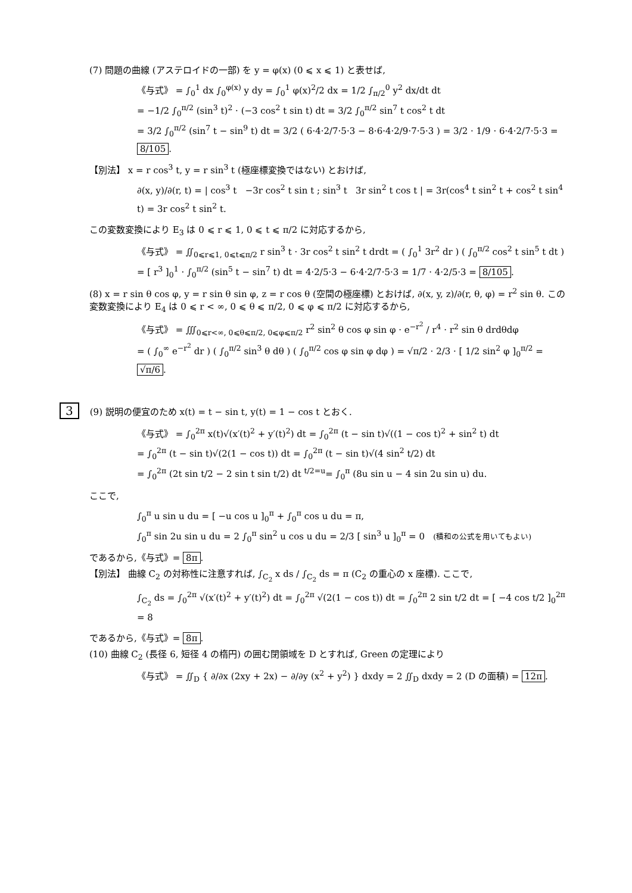(7) 問題の曲線 (アステロイドの一部) を y = φ(x) (0 ⩽ x ⩽ 1) と表せば,
《与式》 = ∫<sub>0</sub><sup>1</sup> dx ∫<sub>0</sub><sup>φ(x)</sup> y dy = ∫<sub>0</sub><sup>1</sup> φ(x)<sup>2</sup>/2 dx = 1/2 ∫<sub>π/2</sub><sup>0</sup> y<sup>2</sup> dx/dt dt
= −1/2 ∫<sub>0</sub><sup>π/2</sup> (sin<sup>3</sup> t)<sup>2</sup> · (−3 cos<sup>2</sup> t sin t) dt = 3/2 ∫<sub>0</sub><sup>π/2</sup> sin<sup>7</sup> t cos<sup>2</sup> t dt
= 3/2 ∫<sub>0</sub><sup>π/2</sup> (sin<sup>7</sup> t − sin<sup>9</sup> t) dt = 3/2 ( 6·4·2/7·5·3 − 8·6·4·2/9·7·5·3 ) = 3/2 · 1/9 · 6·4·2/7·5·3 = 8/105.
【別法】 x = r cos<sup>3</sup> t, y = r sin<sup>3</sup> t (極座標変換ではない) とおけば,
∂(x, y)/∂(r, t) = | cos<sup>3</sup> t −3r cos<sup>2</sup> t sin t ; sin<sup>3</sup> t 3r sin<sup>2</sup> t cos t | = 3r(cos<sup>4</sup> t sin<sup>2</sup> t + cos<sup>2</sup> t sin<sup>4</sup> t) = 3r cos<sup>2</sup> t sin<sup>2</sup> t.
この変数変換により E<sub>3</sub> は 0 ⩽ r ⩽ 1, 0 ⩽ t ⩽ π/2 に対応するから,
《与式》 = ∬<sub>0⩽r⩽1, 0⩽t⩽π/2</sub> r sin<sup>3</sup> t · 3r cos<sup>2</sup> t sin<sup>2</sup> t drdt = ( ∫<sub>0</sub><sup>1</sup> 3r<sup>2</sup> dr ) ( ∫<sub>0</sub><sup>π/2</sup> cos<sup>2</sup> t sin<sup>5</sup> t dt )
= [ r<sup>3</sup> ]<sub>0</sub><sup>1</sup> · ∫<sub>0</sub><sup>π/2</sup> (sin<sup>5</sup> t − sin<sup>7</sup> t) dt = 4·2/5·3 − 6·4·2/7·5·3 = 1/7 · 4·2/5·3 = 8/105.
(8) x = r sin θ cos φ, y = r sin θ sin φ, z = r cos θ (空間の極座標) とおけば, ∂(x, y, z)/∂(r, θ, φ) = r<sup>2</sup> sin θ. この変数変換により E<sub>4</sub> は 0 ⩽ r < ∞, 0 ⩽ θ ⩽ π/2, 0 ⩽ φ ⩽ π/2 に対応するから,
《与式》 = ∭<sub>0⩽r<∞, 0⩽θ⩽π/2, 0⩽φ⩽π/2</sub> r<sup>2</sup> sin<sup>2</sup> θ cos φ sin φ · e<sup>−r<sup>2</sup></sup> / r<sup>4</sup> · r<sup>2</sup> sin θ drdθdφ
= ( ∫<sub>0</sub><sup>∞</sup> e<sup>−r<sup>2</sup></sup> dr ) ( ∫<sub>0</sub><sup>π/2</sup> sin<sup>3</sup> θ dθ ) ( ∫<sub>0</sub><sup>π/2</sup> cos φ sin φ dφ ) = √π/2 · 2/3 · [ 1/2 sin<sup>2</sup> φ ]<sub>0</sub><sup>π/2</sup> = √π/6.
3 (9) 説明の便宜のため x(t) = t − sin t, y(t) = 1 − cos t とおく.
《与式》 = ∫<sub>0</sub><sup>2π</sup> x(t)√(x′(t)<sup>2</sup> + y′(t)<sup>2</sup>) dt = ∫<sub>0</sub><sup>2π</sup> (t − sin t)√((1 − cos t)<sup>2</sup> + sin<sup>2</sup> t) dt
= ∫<sub>0</sub><sup>2π</sup> (t − sin t)√(2(1 − cos t)) dt = ∫<sub>0</sub><sup>2π</sup> (t − sin t)√(4 sin<sup>2</sup> t/2) dt
= ∫<sub>0</sub><sup>2π</sup> (2t sin t/2 − 2 sin t sin t/2) dt <sup>t/2=u</sup>= ∫<sub>0</sub><sup>π</sup> (8u sin u − 4 sin 2u sin u) du.
ここで,
∫<sub>0</sub><sup>π</sup> u sin u du = [ −u cos u ]<sub>0</sub><sup>π</sup> + ∫<sub>0</sub><sup>π</sup> cos u du = π,
∫<sub>0</sub><sup>π</sup> sin 2u sin u du = 2 ∫<sub>0</sub><sup>π</sup> sin<sup>2</sup> u cos u du = 2/3 [ sin<sup>3</sup> u ]<sub>0</sub><sup>π</sup> = 0 (積和の公式を用いてもよい)
であるから,《与式》= 8π.
【別法】 曲線 C<sub>2</sub> の対称性に注意すれば, ∫<sub>C<sub>2</sub></sub> x ds / ∫<sub>C<sub>2</sub></sub> ds = π (C<sub>2</sub> の重心の x 座標). ここで,
∫<sub>C<sub>2</sub></sub> ds = ∫<sub>0</sub><sup>2π</sup> √(x′(t)<sup>2</sup> + y′(t)<sup>2</sup>) dt = ∫<sub>0</sub><sup>2π</sup> √(2(1 − cos t)) dt = ∫<sub>0</sub><sup>2π</sup> 2 sin t/2 dt = [ −4 cos t/2 ]<sub>0</sub><sup>2π</sup> = 8
であるから,《与式》= 8π.
(10) 曲線 C<sub>2</sub> (長径 6, 短径 4 の楕円) の囲む閉領域を D とすれば, Green の定理により
《与式》 = ∬<sub>D</sub> { ∂/∂x (2xy + 2x) − ∂/∂y (x<sup>2</sup> + y<sup>2</sup>) } dxdy = 2 ∬<sub>D</sub> dxdy = 2 (D の面積) = 12π.